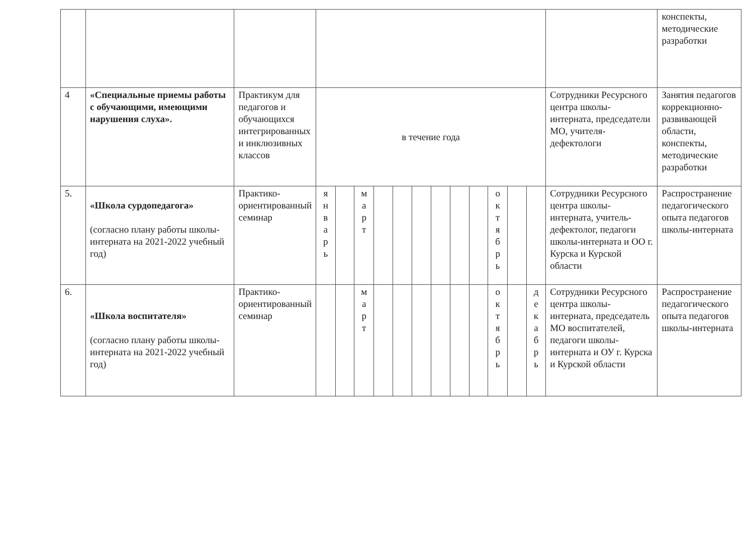| | | | | | | | | | | | | | | | | конспекты, методические разработки |
| 4 | «Специальные приемы работы с обучающими, имеющими нарушения слуха». | Практикум для педагогов и обучающихся интегрированных и инклюзивных классов | в течение года | | | | | | | | | | | | Сотрудники Ресурсного центра школы-интерната, председатели МО, учителя-дефектологи | Занятия педагогов коррекционно-развивающей области, конспекты, методические разработки |
| 5. | «Школа сурдопедагога» (согласно плану работы школы-интерната на 2021-2022 учебный год) | Практико-ориентированный семинар | я н в а р ь | | м а р т | | | | | | | о к т я б р ь | | | Сотрудники Ресурсного центра школы-интерната, учитель-дефектолог, педагоги школы-интерната и ОО г. Курска и Курской области | Распространение педагогического опыта педагогов школы-интерната |
| 6. | «Школа воспитателя» (согласно плану работы школы-интерната на 2021-2022 учебный год) | Практико-ориентированный семинар | | | м а р т | | | | | | | о к т я б р ь | | д е к а б р ь | Сотрудники Ресурсного центра школы-интерната, председатель МО воспитателей, педагоги школы-интерната и ОУ г. Курска и Курской области | Распространение педагогического опыта педагогов школы-интерната |